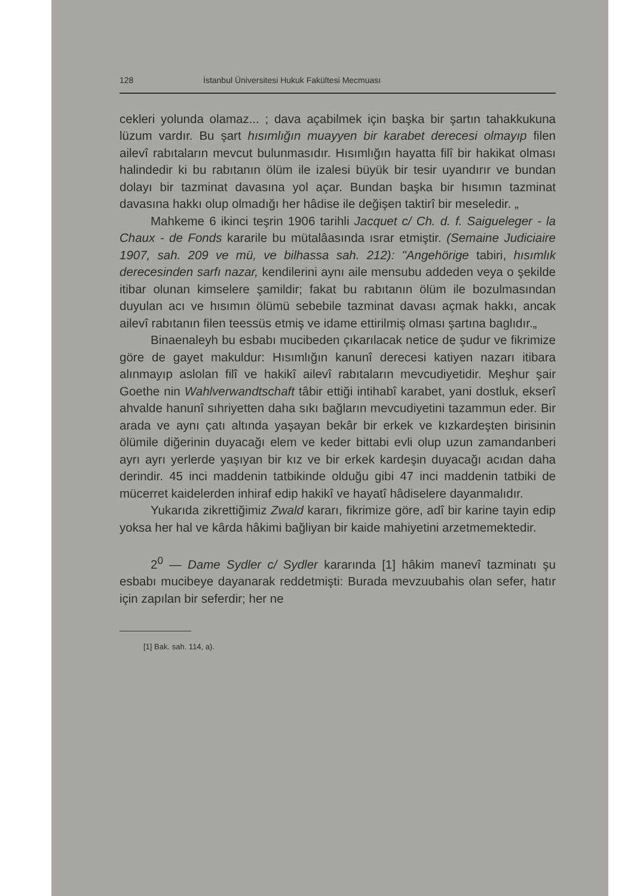128 İstanbul Üniversitesi Hukuk Fakültesi Mecmuası
cekleri yolunda olamaz... ; dava açabilmek için başka bir şartın tahakkukuna lüzum vardır. Bu şart hısımlığın muayyen bir karabet derecesi olmayıp filen ailevî rabıtaların mevcut bulunmasıdır. Hısımlığın hayatta filî bir hakikat olması halindedir ki bu rabıtanın ölüm ile izalesi büyük bir tesir uyandırır ve bundan dolayı bir tazminat davasına yol açar. Bundan başka bir hısımın tazminat davasına hakkı olup olmadığı her hâdise ile değişen taktirî bir meseledir. „
Mahkeme 6 ikinci teşrin 1906 tarihli Jacquet c/ Ch. d. f. Saigueleger - la Chaux - de Fonds kararile bu mütalâasında ısrar etmiştir. (Semaine Judiciaire 1907, sah. 209 ve mü, ve bilhassa sah. 212): "Angehörige tabiri, hısımlık derecesinden sarfı nazar, kendilerini aynı aile mensubu addeden veya o şekilde itibar olunan kimselere şamildir; fakat bu rabıtanın ölüm ile bozulmasından duyulan acı ve hısımın ölümü sebebile tazminat davası açmak hakkı, ancak ailevî rabıtanın filen teessüs etmiş ve idame ettirilmiş olması şartına baglıdır.„
Binaenaleyh bu esbabı mucibeden çıkarılacak netice de şudur ve fikrimize göre de gayet makuldur: Hısımlığın kanunî derecesi katiyen nazarı itibara alınmayıp aslolan filî ve hakikî ailevî rabıtaların mevcudiyetidir. Meşhur şair Goethe nin Wahlverwandtschaft tâbir ettiği intihabî karabet, yani dostluk, ekserî ahvalde hanunî sıhriyetten daha sıkı bağların mevcudiyetini tazammun eder. Bir arada ve aynı çatı altında yaşayan bekâr bir erkek ve kızkardeşten birisinin ölümile diğerinin duyacağı elem ve keder bittabi evli olup uzun zamandanberi ayrı ayrı yerlerde yaşıyan bir kız ve bir erkek kardeşin duyacağı acıdan daha derindir. 45 inci maddenin tatbikinde olduğu gibi 47 inci maddenin tatbiki de mücerret kaidelerden inhiraf edip hakikî ve hayatî hâdiselere dayanmalıdır.
Yukarıda zikrettiğimiz Zwald kararı, fikrimize göre, adî bir karine tayin edip yoksa her hal ve kârda hâkimi bağliyan bir kaide mahiyetini arzetmemektedir.
2<sup>0</sup> — Dame Sydler c/ Sydler kararında [1] hâkim manevî tazminatı şu esbabı mucibeye dayanarak reddetmişti: Burada mevzuubahis olan sefer, hatır için zapılan bir seferdir; her ne
[1] Bak. sah. 114, a).